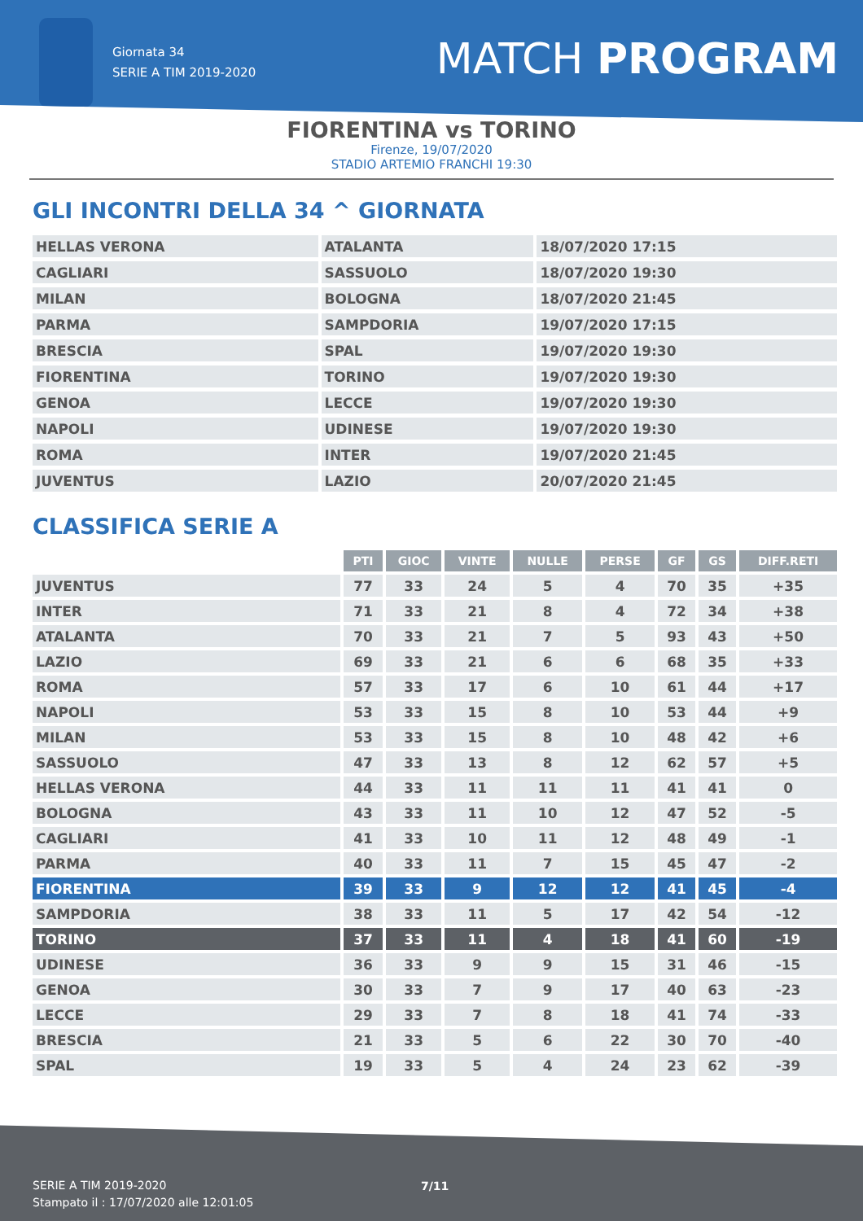Giornata 34
SERIE A TIM 2019-2020
MATCH PROGRAM
FIORENTINA vs TORINO
Firenze, 19/07/2020
STADIO ARTEMIO FRANCHI 19:30
GLI INCONTRI DELLA 34 ^ GIORNATA
| HELLAS VERONA | ATALANTA | 18/07/2020 17:15 |
| CAGLIARI | SASSUOLO | 18/07/2020 19:30 |
| MILAN | BOLOGNA | 18/07/2020 21:45 |
| PARMA | SAMPDORIA | 19/07/2020 17:15 |
| BRESCIA | SPAL | 19/07/2020 19:30 |
| FIORENTINA | TORINO | 19/07/2020 19:30 |
| GENOA | LECCE | 19/07/2020 19:30 |
| NAPOLI | UDINESE | 19/07/2020 19:30 |
| ROMA | INTER | 19/07/2020 21:45 |
| JUVENTUS | LAZIO | 20/07/2020 21:45 |
CLASSIFICA SERIE A
| | PTI | GIOC | VINTE | NULLE | PERSE | GF | GS | DIFF.RETI |
| --- | --- | --- | --- | --- | --- | --- | --- | --- |
| JUVENTUS | 77 | 33 | 24 | 5 | 4 | 70 | 35 | +35 |
| INTER | 71 | 33 | 21 | 8 | 4 | 72 | 34 | +38 |
| ATALANTA | 70 | 33 | 21 | 7 | 5 | 93 | 43 | +50 |
| LAZIO | 69 | 33 | 21 | 6 | 6 | 68 | 35 | +33 |
| ROMA | 57 | 33 | 17 | 6 | 10 | 61 | 44 | +17 |
| NAPOLI | 53 | 33 | 15 | 8 | 10 | 53 | 44 | +9 |
| MILAN | 53 | 33 | 15 | 8 | 10 | 48 | 42 | +6 |
| SASSUOLO | 47 | 33 | 13 | 8 | 12 | 62 | 57 | +5 |
| HELLAS VERONA | 44 | 33 | 11 | 11 | 11 | 41 | 41 | 0 |
| BOLOGNA | 43 | 33 | 11 | 10 | 12 | 47 | 52 | -5 |
| CAGLIARI | 41 | 33 | 10 | 11 | 12 | 48 | 49 | -1 |
| PARMA | 40 | 33 | 11 | 7 | 15 | 45 | 47 | -2 |
| FIORENTINA | 39 | 33 | 9 | 12 | 12 | 41 | 45 | -4 |
| SAMPDORIA | 38 | 33 | 11 | 5 | 17 | 42 | 54 | -12 |
| TORINO | 37 | 33 | 11 | 4 | 18 | 41 | 60 | -19 |
| UDINESE | 36 | 33 | 9 | 9 | 15 | 31 | 46 | -15 |
| GENOA | 30 | 33 | 7 | 9 | 17 | 40 | 63 | -23 |
| LECCE | 29 | 33 | 7 | 8 | 18 | 41 | 74 | -33 |
| BRESCIA | 21 | 33 | 5 | 6 | 22 | 30 | 70 | -40 |
| SPAL | 19 | 33 | 5 | 4 | 24 | 23 | 62 | -39 |
SERIE A TIM 2019-2020
Stampato il : 17/07/2020 alle 12:01:05
7/11